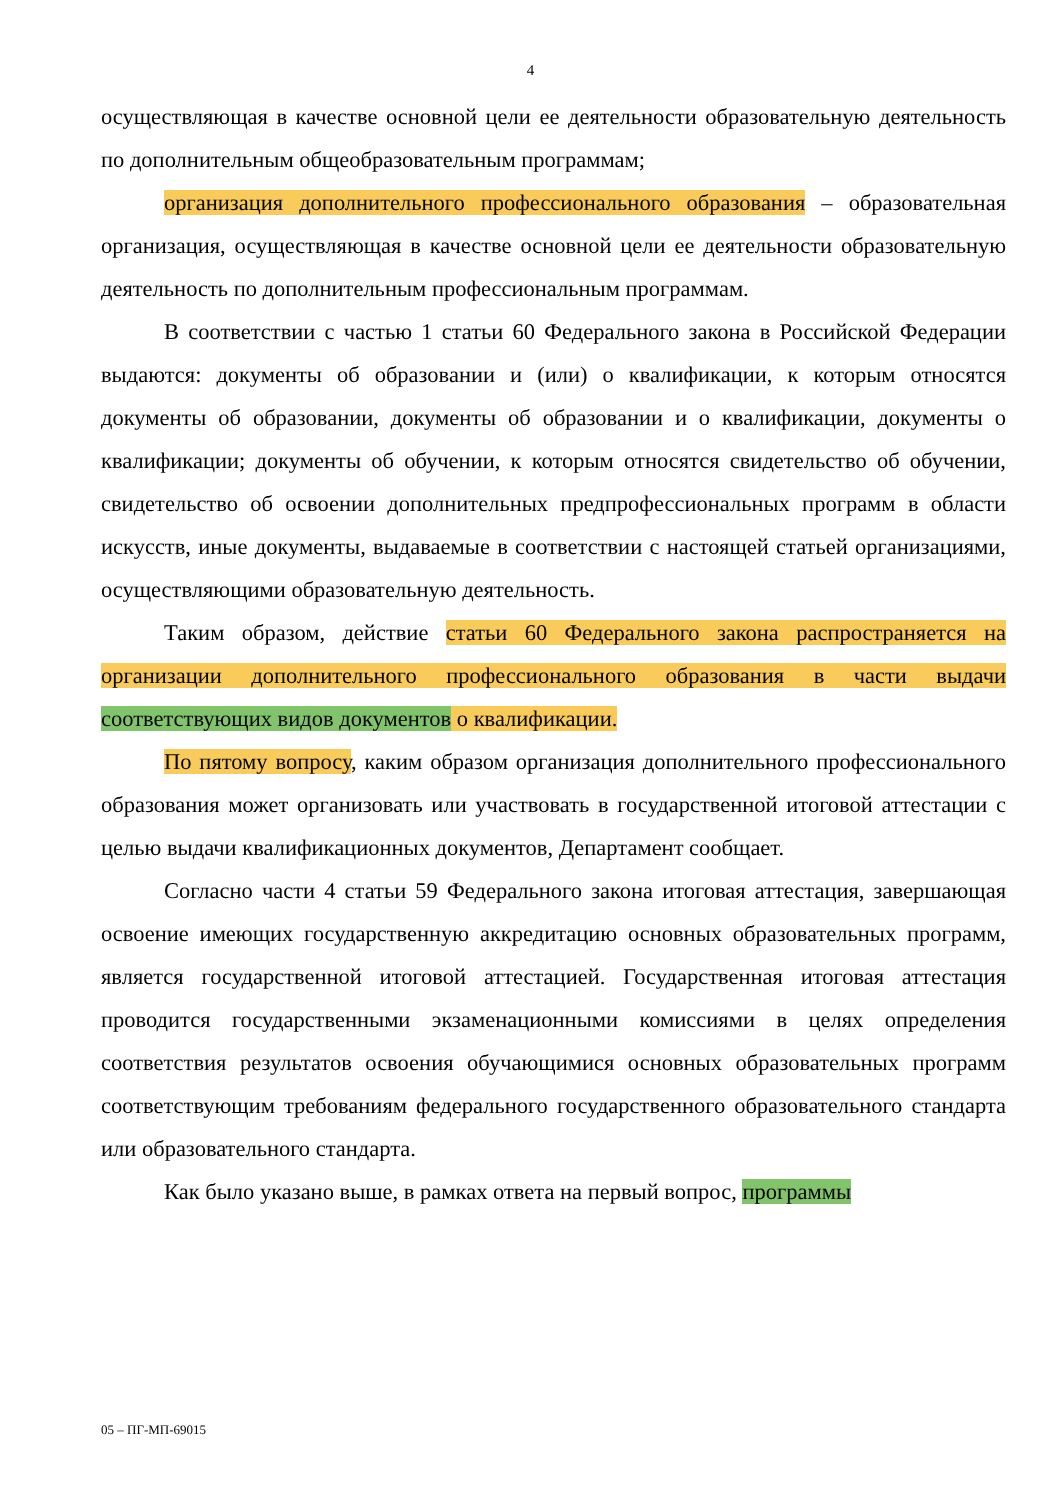4
осуществляющая в качестве основной цели ее деятельности образовательную деятельность по дополнительным общеобразовательным программам;
организация дополнительного профессионального образования – образовательная организация, осуществляющая в качестве основной цели ее деятельности образовательную деятельность по дополнительным профессиональным программам.
В соответствии с частью 1 статьи 60 Федерального закона в Российской Федерации выдаются: документы об образовании и (или) о квалификации, к которым относятся документы об образовании, документы об образовании и о квалификации, документы о квалификации; документы об обучении, к которым относятся свидетельство об обучении, свидетельство об освоении дополнительных предпрофессиональных программ в области искусств, иные документы, выдаваемые в соответствии с настоящей статьей организациями, осуществляющими образовательную деятельность.
Таким образом, действие статьи 60 Федерального закона распространяется на организации дополнительного профессионального образования в части выдачи соответствующих видов документов о квалификации.
По пятому вопросу, каким образом организация дополнительного профессионального образования может организовать или участвовать в государственной итоговой аттестации с целью выдачи квалификационных документов, Департамент сообщает.
Согласно части 4 статьи 59 Федерального закона итоговая аттестация, завершающая освоение имеющих государственную аккредитацию основных образовательных программ, является государственной итоговой аттестацией. Государственная итоговая аттестация проводится государственными экзаменационными комиссиями в целях определения соответствия результатов освоения обучающимися основных образовательных программ соответствующим требованиям федерального государственного образовательного стандарта или образовательного стандарта.
Как было указано выше, в рамках ответа на первый вопрос, программы
05 – ПГ-МП-69015